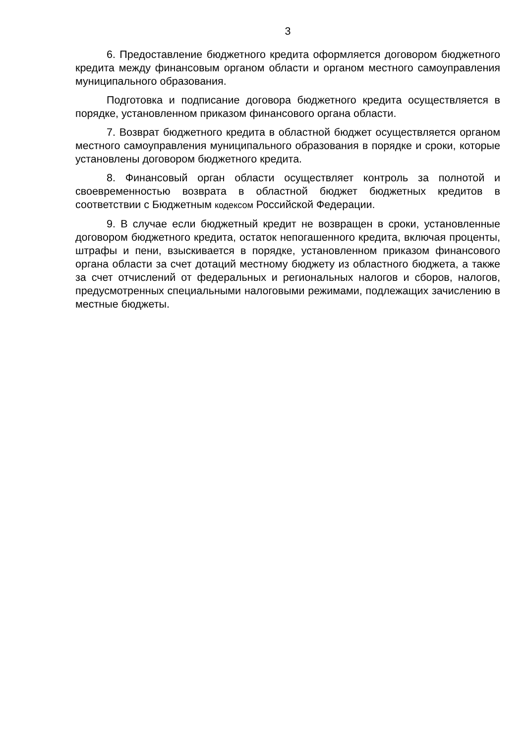3
6. Предоставление бюджетного кредита оформляется договором бюджетного кредита между финансовым органом области и органом местного самоуправления муниципального образования.
Подготовка и подписание договора бюджетного кредита осуществляется в порядке, установленном приказом финансового органа области.
7. Возврат бюджетного кредита в областной бюджет осуществляется органом местного самоуправления муниципального образования в порядке и сроки, которые установлены договором бюджетного кредита.
8. Финансовый орган области осуществляет контроль за полнотой и своевременностью возврата в областной бюджет бюджетных кредитов в соответствии с Бюджетным кодексом Российской Федерации.
9. В случае если бюджетный кредит не возвращен в сроки, установленные договором бюджетного кредита, остаток непогашенного кредита, включая проценты, штрафы и пени, взыскивается в порядке, установленном приказом финансового органа области за счет дотаций местному бюджету из областного бюджета, а также за счет отчислений от федеральных и региональных налогов и сборов, налогов, предусмотренных специальными налоговыми режимами, подлежащих зачислению в местные бюджеты.